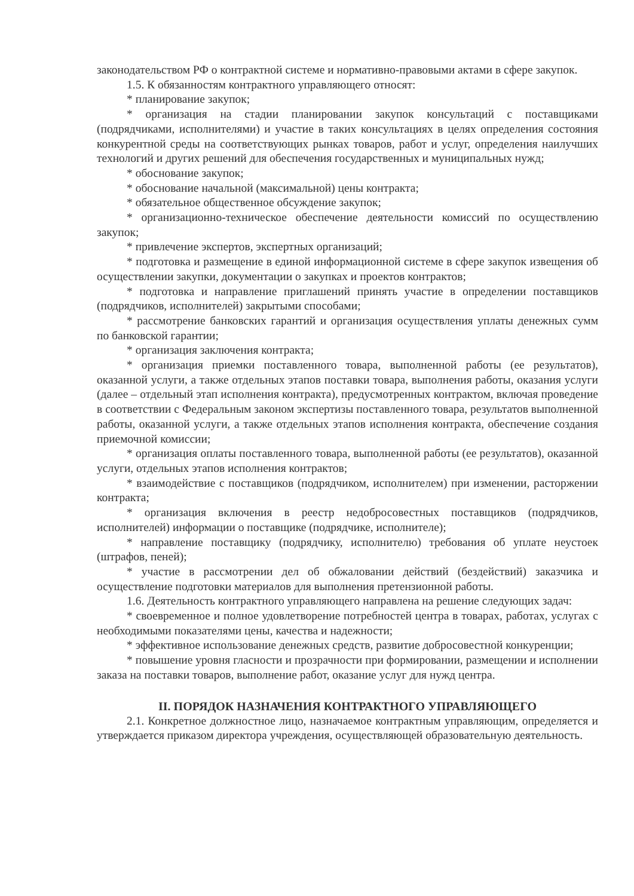законодательством РФ о контрактной системе и нормативно-правовыми актами в сфере закупок.
1.5. К обязанностям контрактного управляющего относят:
* планирование закупок;
* организация на стадии планировании закупок консультаций с поставщиками (подрядчиками, исполнителями) и участие в таких консультациях в целях определения состояния конкурентной среды на соответствующих рынках товаров, работ и услуг, определения наилучших технологий и других решений для обеспечения государственных и муниципальных нужд;
* обоснование закупок;
* обоснование начальной (максимальной) цены контракта;
* обязательное общественное обсуждение закупок;
* организационно-техническое обеспечение деятельности комиссий по осуществлению закупок;
* привлечение экспертов, экспертных организаций;
* подготовка и размещение в единой информационной системе в сфере закупок извещения об осуществлении закупки, документации о закупках и проектов контрактов;
* подготовка и направление приглашений принять участие в определении поставщиков (подрядчиков, исполнителей) закрытыми способами;
* рассмотрение банковских гарантий и организация осуществления уплаты денежных сумм по банковской гарантии;
* организация заключения контракта;
* организация приемки поставленного товара, выполненной работы (ее результатов), оказанной услуги, а также отдельных этапов поставки товара, выполнения работы, оказания услуги (далее – отдельный этап исполнения контракта), предусмотренных контрактом, включая проведение в соответствии с Федеральным законом экспертизы поставленного товара, результатов выполненной работы, оказанной услуги, а также отдельных этапов исполнения контракта, обеспечение создания приемочной комиссии;
* организация оплаты поставленного товара, выполненной работы (ее результатов), оказанной услуги, отдельных этапов исполнения контрактов;
* взаимодействие с поставщиков (подрядчиком, исполнителем) при изменении, расторжении контракта;
* организация включения в реестр недобросовестных поставщиков (подрядчиков, исполнителей) информации о поставщике (подрядчике, исполнителе);
* направление поставщику (подрядчику, исполнителю) требования об уплате неустоек (штрафов, пеней);
* участие в рассмотрении дел об обжаловании действий (бездействий) заказчика и осуществление подготовки материалов для выполнения претензионной работы.
1.6. Деятельность контрактного управляющего направлена на решение следующих задач:
* своевременное и полное удовлетворение потребностей центра в товарах, работах, услугах с необходимыми показателями цены, качества и надежности;
* эффективное использование денежных средств, развитие добросовестной конкуренции;
* повышение уровня гласности и прозрачности при формировании, размещении и исполнении заказа на поставки товаров, выполнение работ, оказание услуг для нужд центра.
II. ПОРЯДОК НАЗНАЧЕНИЯ КОНТРАКТНОГО УПРАВЛЯЮЩЕГО
2.1. Конкретное должностное лицо, назначаемое контрактным управляющим, определяется и утверждается приказом директора учреждения, осуществляющей образовательную деятельность.